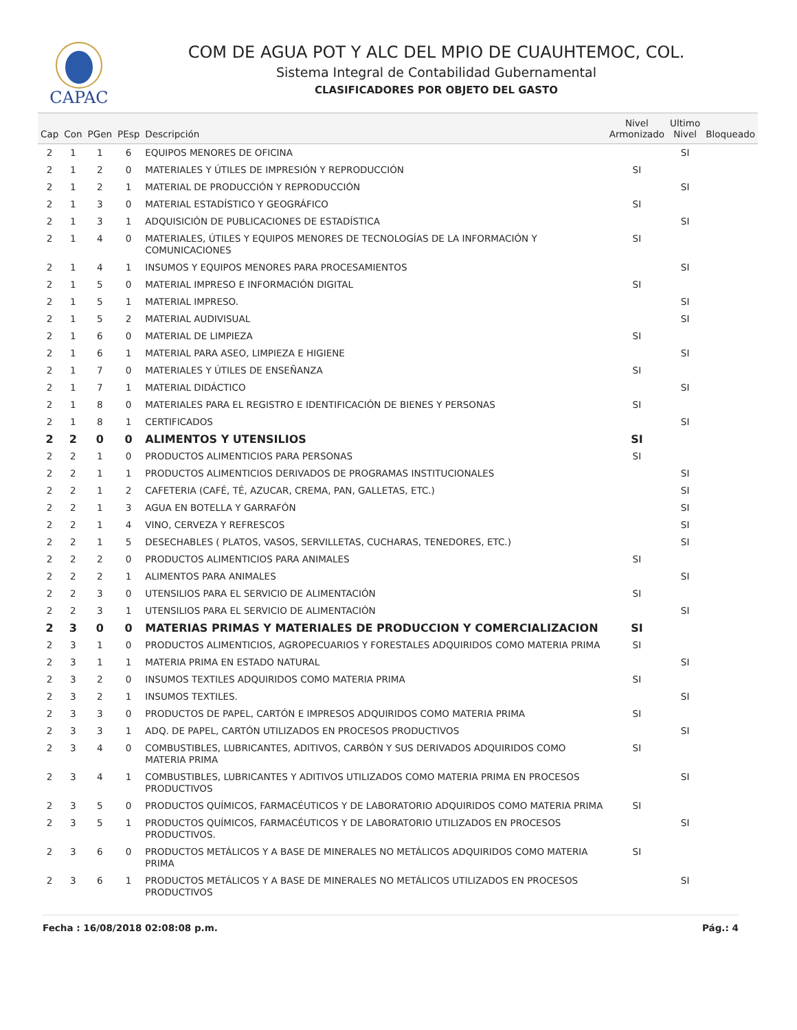CAPAC
COM DE AGUA POT Y ALC DEL MPIO DE CUAUHTEMOC, COL.
Sistema Integral de Contabilidad Gubernamental
CLASIFICADORES POR OBJETO DEL GASTO
| Cap | Con | PGen | PEsp | Descripción | Nivel Armonizado | Ultimo Nivel | Bloqueado |
| --- | --- | --- | --- | --- | --- | --- | --- |
| 2 | 1 | 1 | 6 | EQUIPOS MENORES DE OFICINA | | SI | |
| 2 | 1 | 2 | 0 | MATERIALES Y ÚTILES DE IMPRESIÓN Y REPRODUCCIÓN | SI | | |
| 2 | 1 | 2 | 1 | MATERIAL DE PRODUCCIÓN Y REPRODUCCIÓN | | SI | |
| 2 | 1 | 3 | 0 | MATERIAL ESTADÍSTICO Y GEOGRÁFICO | SI | | |
| 2 | 1 | 3 | 1 | ADQUISICIÓN DE PUBLICACIONES DE ESTADÍSTICA | | SI | |
| 2 | 1 | 4 | 0 | MATERIALES, ÚTILES Y EQUIPOS MENORES DE TECNOLOGÍAS DE LA INFORMACIÓN Y COMUNICACIONES | SI | | |
| 2 | 1 | 4 | 1 | INSUMOS Y EQUIPOS MENORES PARA PROCESAMIENTOS | | SI | |
| 2 | 1 | 5 | 0 | MATERIAL IMPRESO E INFORMACIÓN DIGITAL | SI | | |
| 2 | 1 | 5 | 1 | MATERIAL IMPRESO. | | SI | |
| 2 | 1 | 5 | 2 | MATERIAL AUDIVISUAL | | SI | |
| 2 | 1 | 6 | 0 | MATERIAL DE LIMPIEZA | SI | | |
| 2 | 1 | 6 | 1 | MATERIAL PARA ASEO, LIMPIEZA E HIGIENE | | SI | |
| 2 | 1 | 7 | 0 | MATERIALES Y ÚTILES DE ENSEÑANZA | SI | | |
| 2 | 1 | 7 | 1 | MATERIAL DIDÁCTICO | | SI | |
| 2 | 1 | 8 | 0 | MATERIALES PARA EL REGISTRO E IDENTIFICACIÓN DE BIENES Y PERSONAS | SI | | |
| 2 | 1 | 8 | 1 | CERTIFICADOS | | SI | |
| 2 | 2 | 0 | 0 | ALIMENTOS Y UTENSILIOS | SI | | |
| 2 | 2 | 1 | 0 | PRODUCTOS ALIMENTICIOS PARA PERSONAS | SI | | |
| 2 | 2 | 1 | 1 | PRODUCTOS ALIMENTICIOS DERIVADOS DE PROGRAMAS INSTITUCIONALES | | SI | |
| 2 | 2 | 1 | 2 | CAFETERIA (CAFÉ, TÉ, AZUCAR, CREMA, PAN, GALLETAS, ETC.) | | SI | |
| 2 | 2 | 1 | 3 | AGUA EN BOTELLA Y GARRAFÓN | | SI | |
| 2 | 2 | 1 | 4 | VINO, CERVEZA Y REFRESCOS | | SI | |
| 2 | 2 | 1 | 5 | DESECHABLES ( PLATOS, VASOS, SERVILLETAS, CUCHARAS, TENEDORES, ETC.) | | SI | |
| 2 | 2 | 2 | 0 | PRODUCTOS ALIMENTICIOS PARA ANIMALES | SI | | |
| 2 | 2 | 2 | 1 | ALIMENTOS PARA ANIMALES | | SI | |
| 2 | 2 | 3 | 0 | UTENSILIOS PARA EL SERVICIO DE ALIMENTACIÓN | SI | | |
| 2 | 2 | 3 | 1 | UTENSILIOS PARA EL SERVICIO DE ALIMENTACIÓN | | SI | |
| 2 | 3 | 0 | 0 | MATERIAS PRIMAS Y MATERIALES DE PRODUCCION Y COMERCIALIZACION | SI | | |
| 2 | 3 | 1 | 0 | PRODUCTOS ALIMENTICIOS, AGROPECUARIOS Y FORESTALES ADQUIRIDOS COMO MATERIA PRIMA | SI | | |
| 2 | 3 | 1 | 1 | MATERIA PRIMA EN ESTADO NATURAL | | SI | |
| 2 | 3 | 2 | 0 | INSUMOS TEXTILES ADQUIRIDOS COMO MATERIA PRIMA | SI | | |
| 2 | 3 | 2 | 1 | INSUMOS TEXTILES. | | SI | |
| 2 | 3 | 3 | 0 | PRODUCTOS DE PAPEL, CARTÓN E IMPRESOS ADQUIRIDOS COMO MATERIA PRIMA | SI | | |
| 2 | 3 | 3 | 1 | ADQ. DE PAPEL, CARTÓN UTILIZADOS EN PROCESOS PRODUCTIVOS | | SI | |
| 2 | 3 | 4 | 0 | COMBUSTIBLES, LUBRICANTES, ADITIVOS, CARBÓN Y SUS DERIVADOS ADQUIRIDOS COMO MATERIA PRIMA | SI | | |
| 2 | 3 | 4 | 1 | COMBUSTIBLES, LUBRICANTES Y ADITIVOS UTILIZADOS COMO MATERIA PRIMA EN PROCESOS PRODUCTIVOS | | SI | |
| 2 | 3 | 5 | 0 | PRODUCTOS QUÍMICOS, FARMACÉUTICOS Y DE LABORATORIO ADQUIRIDOS COMO MATERIA PRIMA | SI | | |
| 2 | 3 | 5 | 1 | PRODUCTOS QUÍMICOS, FARMACÉUTICOS Y DE LABORATORIO UTILIZADOS EN PROCESOS PRODUCTIVOS. | | SI | |
| 2 | 3 | 6 | 0 | PRODUCTOS METÁLICOS Y A BASE DE MINERALES NO METÁLICOS ADQUIRIDOS COMO MATERIA PRIMA | SI | | |
| 2 | 3 | 6 | 1 | PRODUCTOS METÁLICOS Y A BASE DE MINERALES NO METÁLICOS UTILIZADOS EN PROCESOS PRODUCTIVOS | | SI | |
Fecha : 16/08/2018 02:08:08 p.m. Pág.: 4